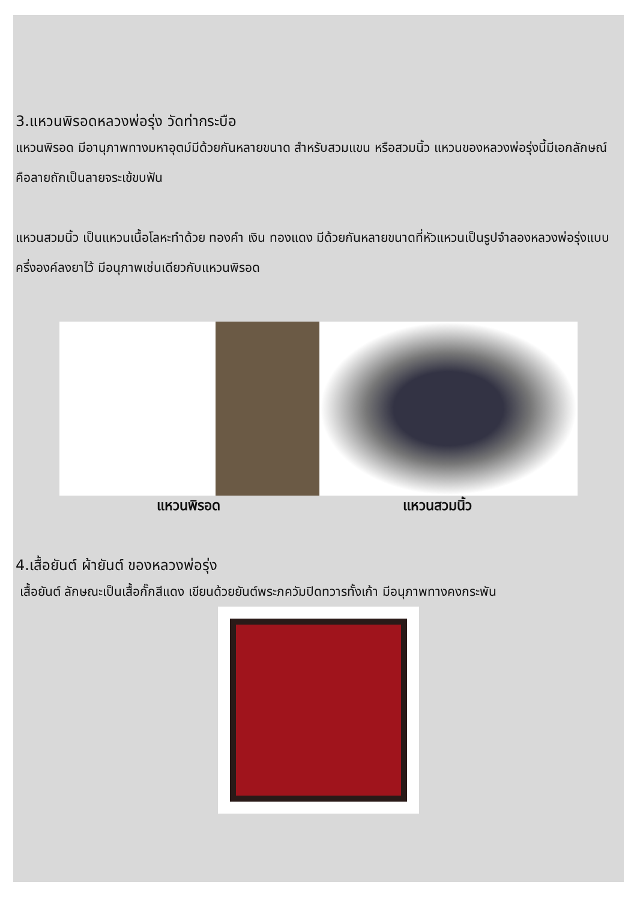3.แหวนพิรอดหลวงพ่อรุ่ง วัดท่ากระบือ
แหวนพิรอด มีอานุภาพทางมหาอุตม์มีด้วยกันหลายขนาด สำหรับสวมแขน หรือสวมนิ้ว แหวนของหลวงพ่อรุ่งนี้มีเอกลักษณ์คือลายถักเป็นลายจระเข้ขบฟัน
แหวนสวมนิ้ว เป็นแหวนเนื้อโลหะทำด้วย ทองคำ เงิน ทองแดง มีด้วยกันหลายขนาดที่หัวแหวนเป็นรูปจำลองหลวงพ่อรุ่งแบบครึ่งองค์ลงยาไว้ มีอนุภาพเช่นเดียวกับแหวนพิรอด
แหวนพิรอด แหวนสวมนิ้ว
4.เสื้อยันต์ ผ้ายันต์ ของหลวงพ่อรุ่ง
เสื้อยันต์ ลักษณะเป็นเสื้อกั๊กสีแดง เขียนด้วยยันต์พระภควัมปิดทวารทั้งเก้า มีอนุภาพทางคงกระพัน